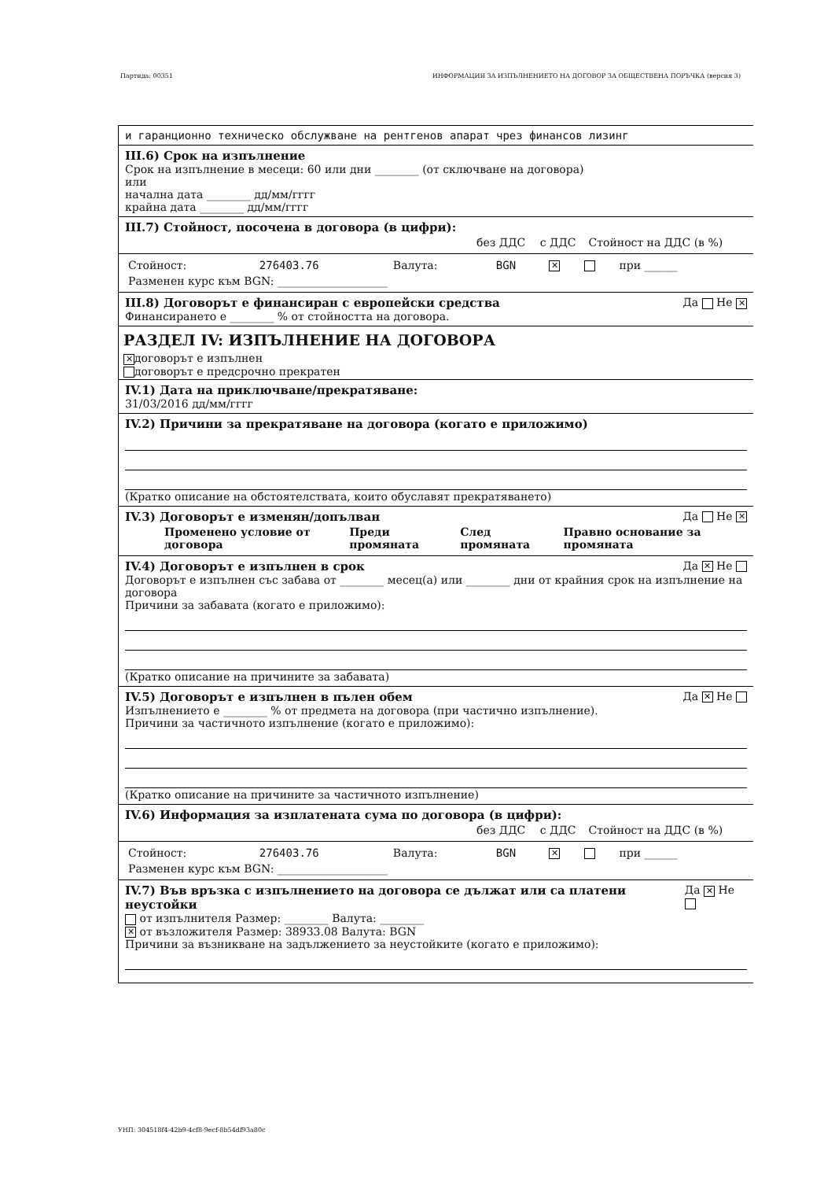Партида: 00351 ИНФОРМАЦИЯ ЗА ИЗПЪЛНЕНИЕТО НА ДОГОВОР ЗА ОБЩЕСТВЕНА ПОРЪЧКА (версия 3)
и гаранционно техническо обслужване на рентгенов апарат чрез финансов лизинг
III.6) Срок на изпълнение
Срок на изпълнение в месеци: 60 или дни ________ (от сключване на договора)
или
начална дата ________ дд/мм/гггг
крайна дата ________ дд/мм/гггг
III.7) Стойност, посочена в договора (в цифри):
| | без ДДС | с ДДС | Стойност на ДДС (в %) |
| Стойност: | 276403.76 | Валута: | BGN | ✕ | | при ______ |
| Разменен курс към BGN: ____________________ | | | | | | |
III.8) Договорът е финансиран с европейски средства Да Не ✕
Финансирането е ________ % от стойността на договора.
РАЗДЕЛ IV: ИЗПЪЛНЕНИЕ НА ДОГОВОРА
✕ договорът е изпълнен
договорът е предсрочно прекратен
IV.1) Дата на приключване/прекратяване:
31/03/2016 дд/мм/гггг
IV.2) Причини за прекратяване на договора (когато е приложимо)
(Кратко описание на обстоятелствата, които обуславят прекратяването)
IV.3) Договорът е изменян/допълван Да Не ✕
| Променено условие от договора | Преди промяната | След промяната | Правно основание за промяната |
| --- | --- | --- | --- |
IV.4) Договорът е изпълнен в срок Да ✕ Не
Договорът е изпълнен със забава от ________ месец(а) или ________ дни от крайния срок на изпълнение на договора
Причини за забавата (когато е приложимо):
(Кратко описание на причините за забавата)
IV.5) Договорът е изпълнен в пълен обем Да ✕ Не
Изпълнението е ________ % от предмета на договора (при частично изпълнение).
Причини за частичното изпълнение (когато е приложимо):
(Кратко описание на причините за частичното изпълнение)
IV.6) Информация за изплатената сума по договора (в цифри):
| | без ДДС | с ДДС | Стойност на ДДС (в %) |
| Стойност: | 276403.76 | Валута: | BGN | ✕ | | при ______ |
| Разменен курс към BGN: ____________________ | | | | | | |
IV.7) Във връзка с изпълнението на договора се дължат или са платени неустойки Да ✕ Не
от изпълнителя Размер: ________ Валута: ________
✕ от възложителя Размер: 38933.08 Валута: BGN
Причини за възникване на задължението за неустойките (когато е приложимо):
УНП: 304518f4-42b9-4cf8-9ecf-8b54df93a80c